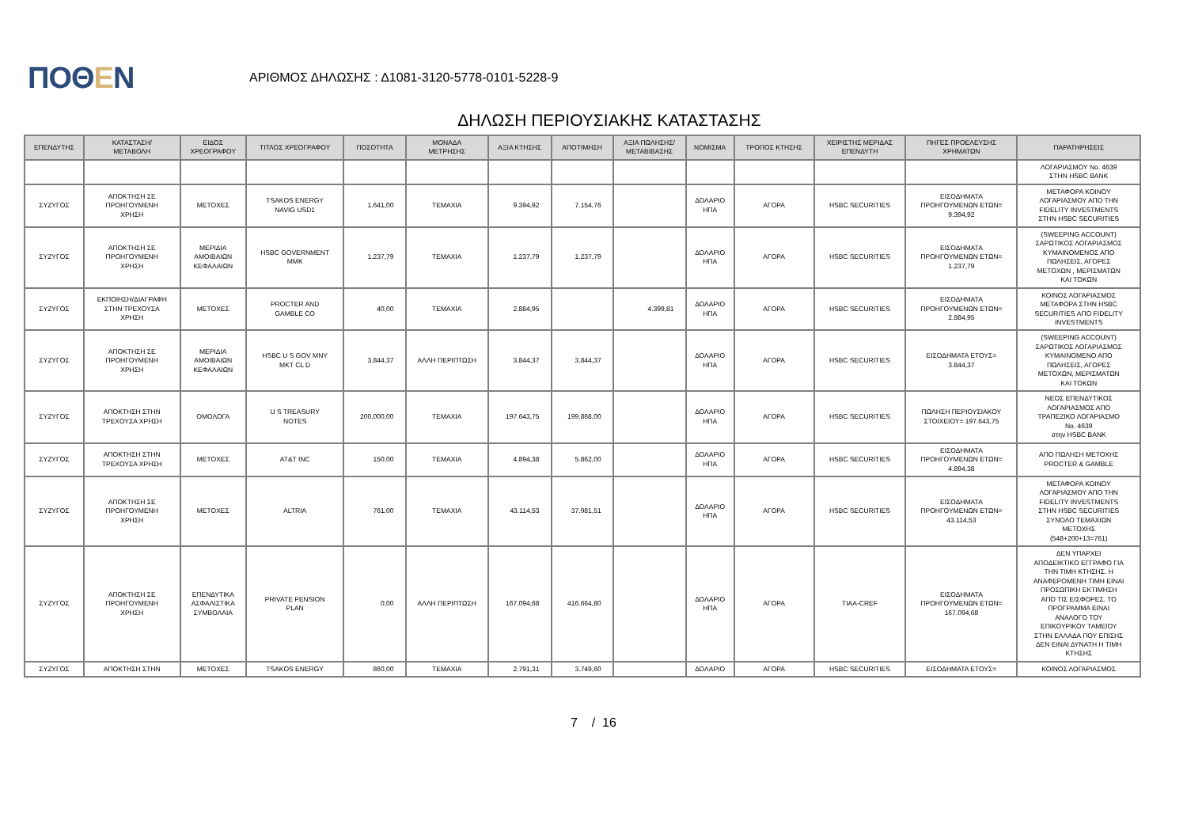ΠΟΘΕΝ
ΑΡΙΘΜΟΣ ΔΗΛΩΣΗΣ : Δ1081-3120-5778-0101-5228-9
ΔΗΛΩΣΗ ΠΕΡΙΟΥΣΙΑΚΗΣ ΚΑΤΑΣΤΑΣΗΣ
| ΕΠΕΝΔΥΤΗΣ | ΚΑΤΑΣΤΑΣΗ/ ΜΕΤΑΒΟΛΗ | ΕΙΔΟΣ ΧΡΕΟΓΡΑΦΟΥ | ΤΙΤΛΟΣ ΧΡΕΟΓΡΑΦΟΥ | ΠΟΣΟΤΗΤΑ | ΜΟΝΑΔΑ ΜΕΤΡΗΣΗΣ | ΑΞΙΑ ΚΤΗΣΗΣ | ΑΠΟΤΙΜΗΣΗ | ΑΞΙΑ ΠΩΛΗΣΗΣ/ ΜΕΤΑΒΙΒΑΣΗΣ | ΝΟΜΙΣΜΑ | ΤΡΟΠΟΣ ΚΤΗΣΗΣ | ΧΕΙΡΙΣΤΗΣ ΜΕΡΙΔΑΣ ΕΠΕΝΔΥΤΗ | ΠΗΓΕΣ ΠΡΟΕΛΕΥΣΗΣ ΧΡΗΜΑΤΩΝ | ΠΑΡΑΤΗΡΗΣΕΙΣ |
| --- | --- | --- | --- | --- | --- | --- | --- | --- | --- | --- | --- | --- | --- |
| | | | | | | | | | | | | | ΛΟΓΑΡΙΑΣΜΟΥ No. 4639 ΣΤΗΝ HSBC BANK |
| ΣΥΖΥΓΟΣ | ΑΠΟΚΤΗΣΗ ΣΕ ΠΡΟΗΓΟΥΜΕΝΗ ΧΡΗΣΗ | ΜΕΤΟΧΕΣ | TSAKOS ENERGY NAVIG USD1 | 1.641,00 | ΤΕΜΑΧΙΑ | 9.394,92 | 7.154,76 | | ΔΟΛΑΡΙΟ ΗΠΑ | ΑΓΟΡΑ | HSBC SECURITIES | ΕΙΣΟΔΗΜΑΤΑ ΠΡΟΗΓΟΥΜΕΝΩΝ ΕΤΩΝ= 9.394,92 | ΜΕΤΑΦΟΡΑ ΚΟΙΝΟΥ ΛΟΓΑΡΙΑΣΜΟΥ ΑΠΟ ΤΗΝ FIDELITY INVESTMENTS ΣΤΗΝ HSBC SECURITIES |
| ΣΥΖΥΓΟΣ | ΑΠΟΚΤΗΣΗ ΣΕ ΠΡΟΗΓΟΥΜΕΝΗ ΧΡΗΣΗ | ΜΕΡΙΔΙΑ ΑΜΟΙΒΑΙΩΝ ΚΕΦΑΛΑΙΩΝ | HSBC GOVERNMENT MMK | 1.237,79 | ΤΕΜΑΧΙΑ | 1.237,79 | 1.237,79 | | ΔΟΛΑΡΙΟ ΗΠΑ | ΑΓΟΡΑ | HSBC SECURITIES | ΕΙΣΟΔΗΜΑΤΑ ΠΡΟΗΓΟΥΜΕΝΩΝ ΕΤΩΝ= 1.237,79 | (SWEEPING ACCOUNT) ΣΑΡΩΤΙΚΟΣ ΛΟΓΑΡΙΑΣΜΟΣ ΚΥΜΑΙΝΟΜΕΝΟΣ ΑΠΟ ΠΩΛΗΣΕΙΣ, ΑΓΟΡΕΣ ΜΕΤΟΧΩΝ , ΜΕΡΙΣΜΑΤΩΝ ΚΑΙ ΤΟΚΩΝ |
| ΣΥΖΥΓΟΣ | ΕΚΠΟΙΗΣΗ/ΔΙΑΓΡΑΦΗ ΣΤΗΝ ΤΡΕΧΟΥΣΑ ΧΡΗΣΗ | ΜΕΤΟΧΕΣ | PROCTER AND GAMBLE CO | 40,00 | ΤΕΜΑΧΙΑ | 2.884,95 | | 4.399,81 | ΔΟΛΑΡΙΟ ΗΠΑ | ΑΓΟΡΑ | HSBC SECURITIES | ΕΙΣΟΔΗΜΑΤΑ ΠΡΟΗΓΟΥΜΕΝΩΝ ΕΤΩΝ= 2.884,95 | ΚΟΙΝΟΣ ΛΟΓΑΡΙΑΣΜΟΣ ΜΕΤΑΦΟΡΑ ΣΤΗΝ HSBC SECURITIES ΑΠΟ FIDELITY INVESTMENTS |
| ΣΥΖΥΓΟΣ | ΑΠΟΚΤΗΣΗ ΣΕ ΠΡΟΗΓΟΥΜΕΝΗ ΧΡΗΣΗ | ΜΕΡΙΔΙΑ ΑΜΟΙΒΑΙΩΝ ΚΕΦΑΛΑΙΩΝ | HSBC U S GOV MNY MKT CL D | 3.844,37 | ΑΛΛΗ ΠΕΡΙΠΤΩΣΗ | 3.844,37 | 3.844,37 | | ΔΟΛΑΡΙΟ ΗΠΑ | ΑΓΟΡΑ | HSBC SECURITIES | ΕΙΣΟΔΗΜΑΤΑ ΕΤΟΥΣ= 3.844,37 | (SWEEPING ACCOUNT) ΣΑΡΩΤΙΚΟΣ ΛΟΓΑΡΙΑΣΜΟΣ ΚΥΜΑΙΝΟΜΕΝΟ ΑΠΟ ΠΩΛΗΣΕΙΣ, ΑΓΟΡΕΣ ΜΕΤΟΧΩΝ, ΜΕΡΙΣΜΑΤΩΝ ΚΑΙ ΤΟΚΩΝ |
| ΣΥΖΥΓΟΣ | ΑΠΟΚΤΗΣΗ ΣΤΗΝ ΤΡΕΧΟΥΣΑ ΧΡΗΣΗ | ΟΜΟΛΟΓΑ | U S TREASURY NOTES | 200.000,00 | ΤΕΜΑΧΙΑ | 197.643,75 | 199.868,00 | | ΔΟΛΑΡΙΟ ΗΠΑ | ΑΓΟΡΑ | HSBC SECURITIES | ΠΩΛΗΣΗ ΠΕΡΙΟΥΣΙΑΚΟΥ ΣΤΟΙΧΕΙΟΥ= 197.643,75 | ΝΕΟΣ ΕΠΕΝΔΥΤΙΚΟΣ ΛΟΓΑΡΙΑΣΜΟΣ ΑΠΟ ΤΡΑΠΕΖΙΚΟ ΛΟΓΑΡΙΑΣΜΟ No. 4639 στην HSBC BANK |
| ΣΥΖΥΓΟΣ | ΑΠΟΚΤΗΣΗ ΣΤΗΝ ΤΡΕΧΟΥΣΑ ΧΡΗΣΗ | ΜΕΤΟΧΕΣ | AT&T INC | 150,00 | ΤΕΜΑΧΙΑ | 4.894,38 | 5.862,00 | | ΔΟΛΑΡΙΟ ΗΠΑ | ΑΓΟΡΑ | HSBC SECURITIES | ΕΙΣΟΔΗΜΑΤΑ ΠΡΟΗΓΟΥΜΕΝΩΝ ΕΤΩΝ= 4.894,38 | ΑΠΟ ΠΩΛΗΣΗ ΜΕΤΟΧΗΣ PROCTER & GAMBLE |
| ΣΥΖΥΓΟΣ | ΑΠΟΚΤΗΣΗ ΣΕ ΠΡΟΗΓΟΥΜΕΝΗ ΧΡΗΣΗ | ΜΕΤΟΧΕΣ | ALTRIA | 761,00 | ΤΕΜΑΧΙΑ | 43.114,53 | 37.981,51 | | ΔΟΛΑΡΙΟ ΗΠΑ | ΑΓΟΡΑ | HSBC SECURITIES | ΕΙΣΟΔΗΜΑΤΑ ΠΡΟΗΓΟΥΜΕΝΩΝ ΕΤΩΝ= 43.114,53 | ΜΕΤΑΦΟΡΑ ΚΟΙΝΟΥ ΛΟΓΑΡΙΑΣΜΟΥ ΑΠΟ ΤΗΝ FIDELITY INVESTMENTS ΣΤΗΝ HSBC SECURITIES ΣΥΝΟΛΟ ΤΕΜΑΧΙΩΝ ΜΕΤΟΧΗΣ (548+200+13=761) |
| ΣΥΖΥΓΟΣ | ΑΠΟΚΤΗΣΗ ΣΕ ΠΡΟΗΓΟΥΜΕΝΗ ΧΡΗΣΗ | ΕΠΕΝΔΥΤΙΚΑ ΑΣΦΑΛΙΣΤΙΚΑ ΣΥΜΒΟΛΑΙΑ | PRIVATE PENSION PLAN | 0,00 | ΑΛΛΗ ΠΕΡΙΠΤΩΣΗ | 167.094,68 | 416.664,80 | | ΔΟΛΑΡΙΟ ΗΠΑ | ΑΓΟΡΑ | TIAA-CREF | ΕΙΣΟΔΗΜΑΤΑ ΠΡΟΗΓΟΥΜΕΝΩΝ ΕΤΩΝ= 167.094,68 | ΔΕΝ ΥΠΑΡΧΕΙ ΑΠΟΔΕΙΚΤΙΚΟ ΕΓΓΡΑΦΟ ΓΙΑ ΤΗΝ ΤΙΜΗ ΚΤΗΣΗΣ. Η ΑΝΑΦΕΡΟΜΕΝΗ ΤΙΜΗ ΕΙΝΑΙ ΠΡΟΣΩΠΙΚΗ ΕΚΤΙΜΗΣΗ ΑΠΟ ΤΙΣ ΕΙΣΦΟΡΕΣ. ΤΟ ΠΡΟΓΡΑΜΜΑ ΕΙΝΑΙ ΑΝΑΛΟΓΟ ΤΟΥ ΕΠΙΚΟΥΡΙΚΟΥ ΤΑΜΕΙΟΥ ΣΤΗΝ ΕΛΛΑΔΑ ΠΟΥ ΕΠΙΣΗΣ ΔΕΝ ΕΙΝΑΙ ΔΥΝΑΤΗ Η ΤΙΜΗ ΚΤΗΣΗΣ |
| ΣΥΖΥΓΟΣ | ΑΠΟΚΤΗΣΗ ΣΤΗΝ | ΜΕΤΟΧΕΣ | TSAKOS ENERGY | 860,00 | ΤΕΜΑΧΙΑ | 2.791,31 | 3.749,60 | | ΔΟΛΑΡΙΟ | ΑΓΟΡΑ | HSBC SECURITIES | ΕΙΣΟΔΗΜΑΤΑ ΕΤΟΥΣ= | ΚΟΙΝΟΣ ΛΟΓΑΡΙΑΣΜΟΣ |
7 / 16